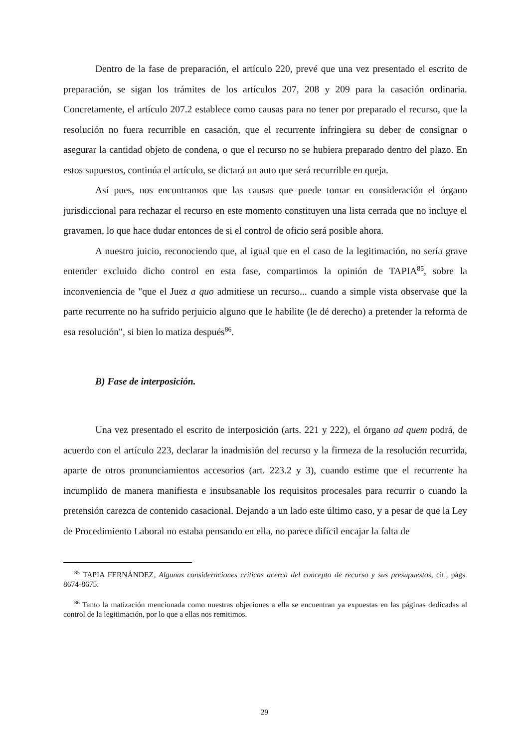Dentro de la fase de preparación, el artículo 220, prevé que una vez presentado el escrito de preparación, se sigan los trámites de los artículos 207, 208 y 209 para la casación ordinaria. Concretamente, el artículo 207.2 establece como causas para no tener por preparado el recurso, que la resolución no fuera recurrible en casación, que el recurrente infringiera su deber de consignar o asegurar la cantidad objeto de condena, o que el recurso no se hubiera preparado dentro del plazo. En estos supuestos, continúa el artículo, se dictará un auto que será recurrible en queja.
Así pues, nos encontramos que las causas que puede tomar en consideración el órgano jurisdiccional para rechazar el recurso en este momento constituyen una lista cerrada que no incluye el gravamen, lo que hace dudar entonces de si el control de oficio será posible ahora.
A nuestro juicio, reconociendo que, al igual que en el caso de la legitimación, no sería grave entender excluido dicho control en esta fase, compartimos la opinión de TAPIA<sup>85</sup>, sobre la inconveniencia de "que el Juez a quo admitiese un recurso... cuando a simple vista observase que la parte recurrente no ha sufrido perjuicio alguno que le habilite (le dé derecho) a pretender la reforma de esa resolución", si bien lo matiza después<sup>86</sup>.
B) Fase de interposición.
Una vez presentado el escrito de interposición (arts. 221 y 222), el órgano ad quem podrá, de acuerdo con el artículo 223, declarar la inadmisión del recurso y la firmeza de la resolución recurrida, aparte de otros pronunciamientos accesorios (art. 223.2 y 3), cuando estime que el recurrente ha incumplido de manera manifiesta e insubsanable los requisitos procesales para recurrir o cuando la pretensión carezca de contenido casacional. Dejando a un lado este último caso, y a pesar de que la Ley de Procedimiento Laboral no estaba pensando en ella, no parece difícil encajar la falta de
<sup>85</sup> TAPIA FERNÁNDEZ, Algunas consideraciones críticas acerca del concepto de recurso y sus presupuestos, cit., págs. 8674-8675.
<sup>86</sup> Tanto la matización mencionada como nuestras objeciones a ella se encuentran ya expuestas en las páginas dedicadas al control de la legitimación, por lo que a ellas nos remitimos.
29